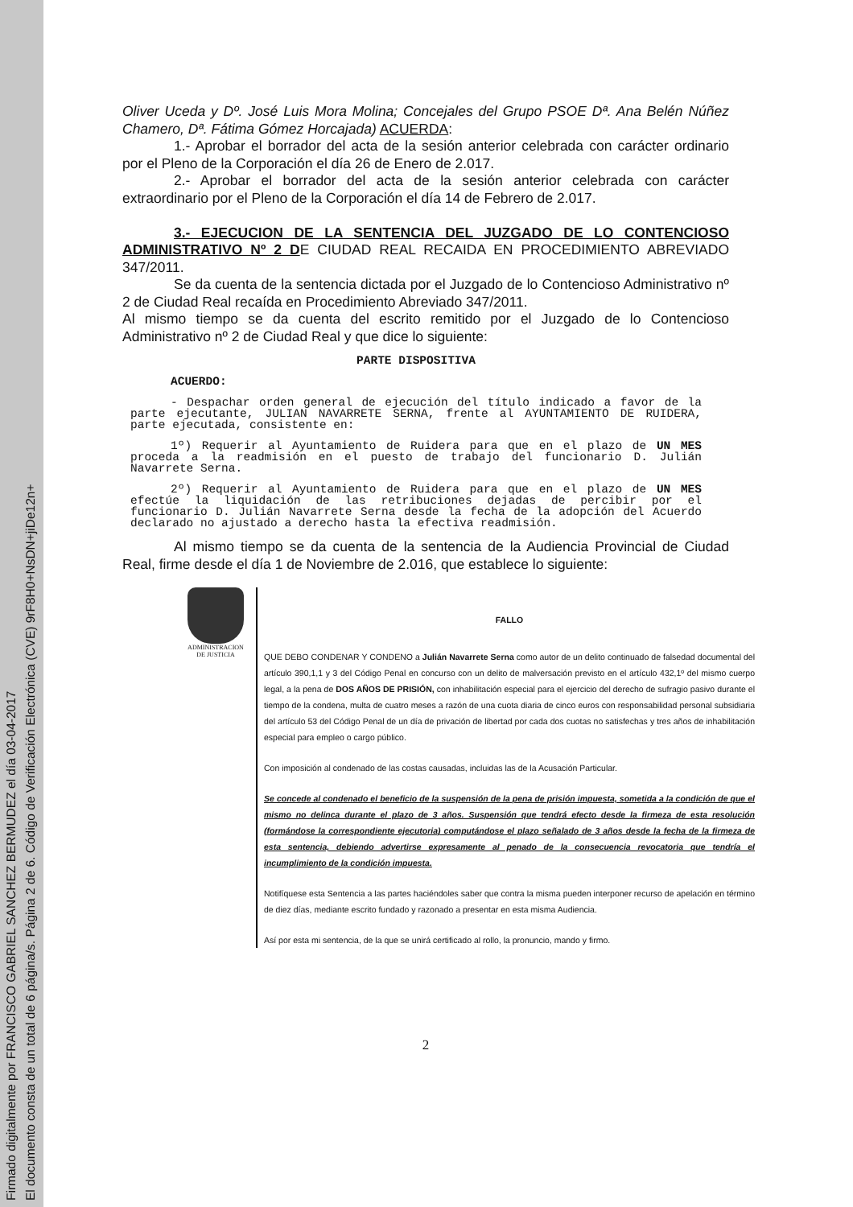Firmado digitalmente por FRANCISCO GABRIEL SANCHEZ BERMUDEZ el día 03-04-2017
El documento consta de un total de 6 página/s. Página 2 de 6. Código de Verificación Electrónica (CVE) 9rF8H0+NsDN+jiDe12n+
Oliver Uceda y Dº. José Luis Mora Molina; Concejales del Grupo PSOE Dª. Ana Belén Núñez Chamero, Dª. Fátima Gómez Horcajada) ACUERDA:
1.- Aprobar el borrador del acta de la sesión anterior celebrada con carácter ordinario por el Pleno de la Corporación el día 26 de Enero de 2.017.
2.- Aprobar el borrador del acta de la sesión anterior celebrada con carácter extraordinario por el Pleno de la Corporación el día 14 de Febrero de 2.017.
3.- EJECUCION DE LA SENTENCIA DEL JUZGADO DE LO CONTENCIOSO ADMINISTRATIVO Nº 2 DE CIUDAD REAL RECAIDA EN PROCEDIMIENTO ABREVIADO 347/2011.
Se da cuenta de la sentencia dictada por el Juzgado de lo Contencioso Administrativo nº 2 de Ciudad Real recaída en Procedimiento Abreviado 347/2011.
Al mismo tiempo se da cuenta del escrito remitido por el Juzgado de lo Contencioso Administrativo nº 2 de Ciudad Real y que dice lo siguiente:
PARTE DISPOSITIVA
ACUERDO:
- Despachar orden general de ejecución del título indicado a favor de la parte ejecutante, JULIAN NAVARRETE SERNA, frente al AYUNTAMIENTO DE RUIDERA, parte ejecutada, consistente en:
1º) Requerir al Ayuntamiento de Ruidera para que en el plazo de UN MES proceda a la readmisión en el puesto de trabajo del funcionario D. Julián Navarrete Serna.
2º) Requerir al Ayuntamiento de Ruidera para que en el plazo de UN MES efectúe la liquidación de las retribuciones dejadas de percibir por el funcionario D. Julián Navarrete Serna desde la fecha de la adopción del Acuerdo declarado no ajustado a derecho hasta la efectiva readmisión.
Al mismo tiempo se da cuenta de la sentencia de la Audiencia Provincial de Ciudad Real, firme desde el día 1 de Noviembre de 2.016, que establece lo siguiente:
ADMINISTRACION
DE JUSTICIA
FALLO
QUE DEBO CONDENAR Y CONDENO a Julián Navarrete Serna como autor de un delito continuado de falsedad documental del artículo 390,1,1 y 3 del Código Penal en concurso con un delito de malversación previsto en el artículo 432,1º del mismo cuerpo legal, a la pena de DOS AÑOS DE PRISIÓN, con inhabilitación especial para el ejercicio del derecho de sufragio pasivo durante el tiempo de la condena, multa de cuatro meses a razón de una cuota diaria de cinco euros con responsabilidad personal subsidiaria del artículo 53 del Código Penal de un día de privación de libertad por cada dos cuotas no satisfechas y tres años de inhabilitación especial para empleo o cargo público.
Con imposición al condenado de las costas causadas, incluidas las de la Acusación Particular.
Se concede al condenado el beneficio de la suspensión de la pena de prisión impuesta, sometida a la condición de que el mismo no delinca durante el plazo de 3 años. Suspensión que tendrá efecto desde la firmeza de esta resolución (formándose la correspondiente ejecutoria) computándose el plazo señalado de 3 años desde la fecha de la firmeza de esta sentencia, debiendo advertirse expresamente al penado de la consecuencia revocatoria que tendría el incumplimiento de la condición impuesta.
Notifíquese esta Sentencia a las partes haciéndoles saber que contra la misma pueden interponer recurso de apelación en término de diez días, mediante escrito fundado y razonado a presentar en esta misma Audiencia.
Así por esta mi sentencia, de la que se unirá certificado al rollo, la pronuncio, mando y firmo.
2